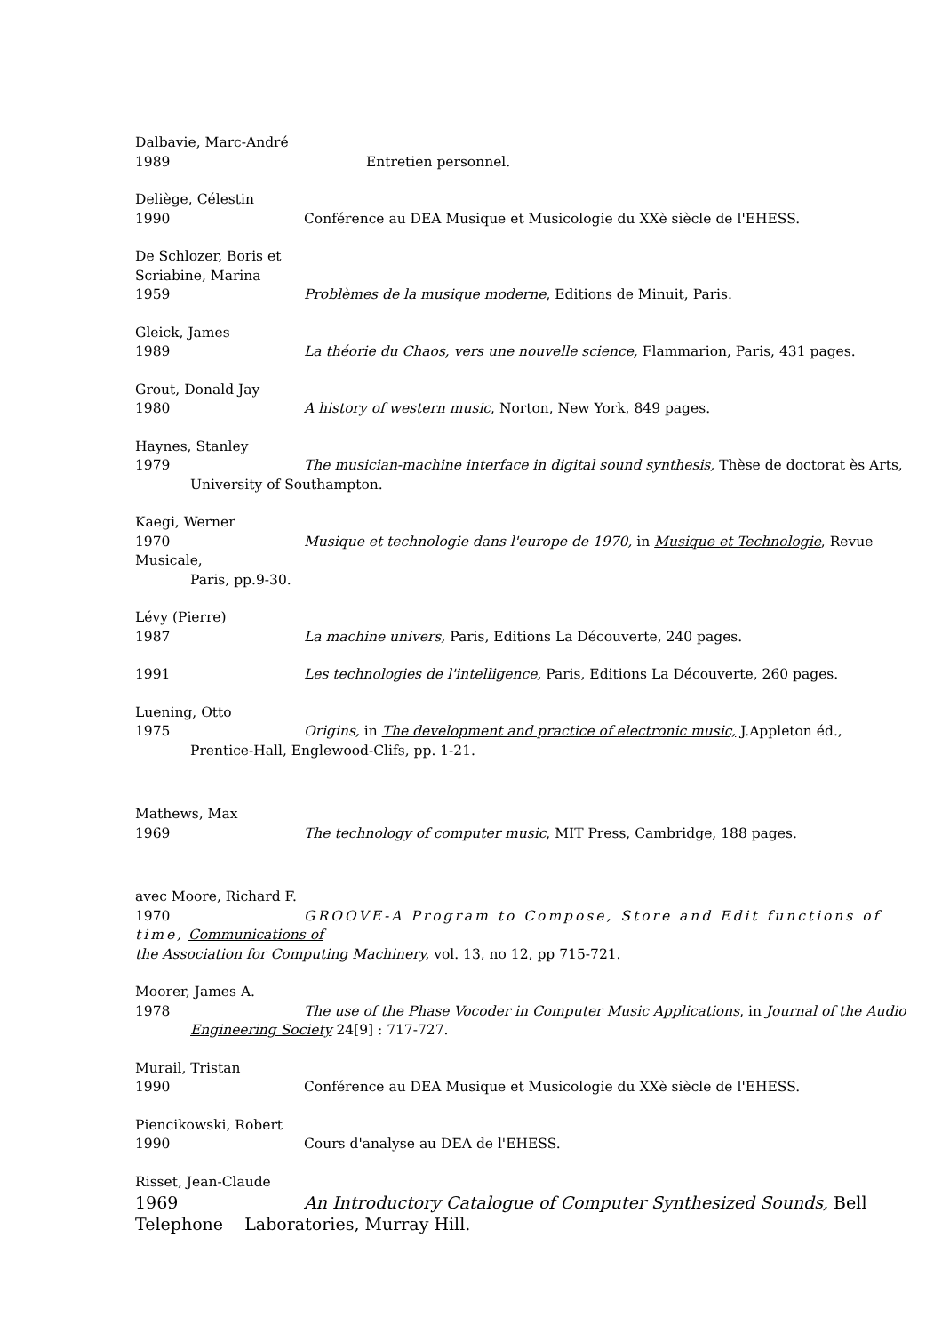Dalbavie, Marc-André
1989 Entretien personnel.
Deliège, Célestin
1990 Conférence au DEA Musique et Musicologie du XXè siècle de l'EHESS.
De Schlozer, Boris et
Scriabine, Marina
1959 Problèmes de la musique moderne, Editions de Minuit, Paris.
Gleick, James
1989 La théorie du Chaos, vers une nouvelle science, Flammarion, Paris, 431 pages.
Grout, Donald Jay
1980 A history of western music, Norton, New York, 849 pages.
Haynes, Stanley
1979 The musician-machine interface in digital sound synthesis, Thèse de doctorat ès Arts,
University of Southampton.
Kaegi, Werner
1970 Musique et technologie dans l'europe de 1970, in Musique et Technologie, Revue Musicale,
Paris, pp.9-30.
Lévy (Pierre)
1987 La machine univers, Paris, Editions La Découverte, 240 pages.
1991 Les technologies de l'intelligence, Paris, Editions La Découverte, 260 pages.
Luening, Otto
1975 Origins, in The development and practice of electronic music, J.Appleton éd.,
Prentice-Hall, Englewood-Clifs, pp. 1-21.
Mathews, Max
1969 The technology of computer music, MIT Press, Cambridge, 188 pages.
avec Moore, Richard F.
1970 GROOVE-A Program to Compose, Store and Edit functions of time, Communications of
the Association for Computing Machinery, vol. 13, no 12, pp 715-721.
Moorer, James A.
1978 The use of the Phase Vocoder in Computer Music Applications, in Journal of the Audio
Engineering Society 24[9] : 717-727.
Murail, Tristan
1990 Conférence au DEA Musique et Musicologie du XXè siècle de l'EHESS.
Piencikowski, Robert
1990 Cours d'analyse au DEA de l'EHESS.
Risset, Jean-Claude
1969 An Introductory Catalogue of Computer Synthesized Sounds, Bell
Telephone Laboratories, Murray Hill.